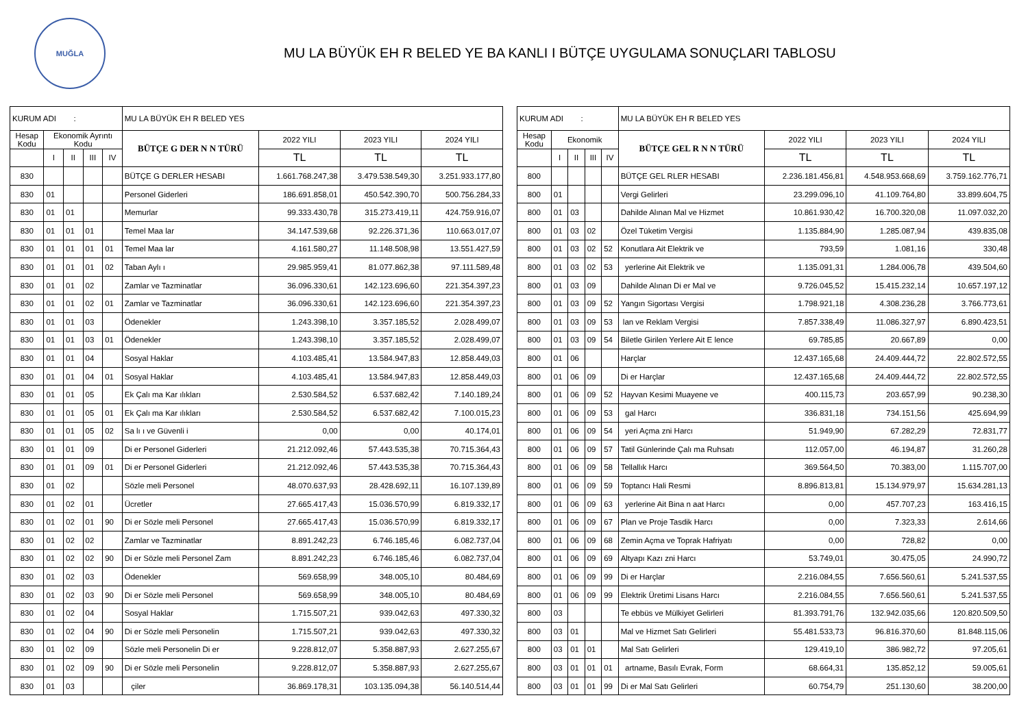MUĞLA
MU LA BÜYÜK EH R BELED YE BA KANLI I BÜTÇE UYGULAMA SONUÇLARI TABLOSU
| KURUM ADI : | | | | | MU LA BÜYÜK EH R BELED YES | | | |
| Hesap Kodu | Ekonomik Ayrıntı Kodu | | | | BÜTÇE G DER N N TÜRÜ | 2022 YILI | 2023 YILI | 2024 YILI |
| | I | II | III | IV | | TL | TL | TL |
| 830 | | | | | BÜTÇE G DERLER HESABI | 1.661.768.247,38 | 3.479.538.549,30 | 3.251.933.177,80 |
| 830 | 01 | | | | Personel Giderleri | 186.691.858,01 | 450.542.390,70 | 500.756.284,33 |
| 830 | 01 | 01 | | | Memurlar | 99.333.430,78 | 315.273.419,11 | 424.759.916,07 |
| 830 | 01 | 01 | 01 | | Temel Maa lar | 34.147.539,68 | 92.226.371,36 | 110.663.017,07 |
| 830 | 01 | 01 | 01 | 01 | Temel Maa lar | 4.161.580,27 | 11.148.508,98 | 13.551.427,59 |
| 830 | 01 | 01 | 01 | 02 | Taban Aylı ı | 29.985.959,41 | 81.077.862,38 | 97.111.589,48 |
| 830 | 01 | 01 | 02 | | Zamlar ve Tazminatlar | 36.096.330,61 | 142.123.696,60 | 221.354.397,23 |
| 830 | 01 | 01 | 02 | 01 | Zamlar ve Tazminatlar | 36.096.330,61 | 142.123.696,60 | 221.354.397,23 |
| 830 | 01 | 01 | 03 | | Ödenekler | 1.243.398,10 | 3.357.185,52 | 2.028.499,07 |
| 830 | 01 | 01 | 03 | 01 | Ödenekler | 1.243.398,10 | 3.357.185,52 | 2.028.499,07 |
| 830 | 01 | 01 | 04 | | Sosyal Haklar | 4.103.485,41 | 13.584.947,83 | 12.858.449,03 |
| 830 | 01 | 01 | 04 | 01 | Sosyal Haklar | 4.103.485,41 | 13.584.947,83 | 12.858.449,03 |
| 830 | 01 | 01 | 05 | | Ek Çalı ma Kar ılıkları | 2.530.584,52 | 6.537.682,42 | 7.140.189,24 |
| 830 | 01 | 01 | 05 | 01 | Ek Çalı ma Kar ılıkları | 2.530.584,52 | 6.537.682,42 | 7.100.015,23 |
| 830 | 01 | 01 | 05 | 02 | Sa lı ı ve Güvenli i | 0,00 | 0,00 | 40.174,01 |
| 830 | 01 | 01 | 09 | | Di er Personel Giderleri | 21.212.092,46 | 57.443.535,38 | 70.715.364,43 |
| 830 | 01 | 01 | 09 | 01 | Di er Personel Giderleri | 21.212.092,46 | 57.443.535,38 | 70.715.364,43 |
| 830 | 01 | 02 | | | Sözle meli Personel | 48.070.637,93 | 28.428.692,11 | 16.107.139,89 |
| 830 | 01 | 02 | 01 | | Ücretler | 27.665.417,43 | 15.036.570,99 | 6.819.332,17 |
| 830 | 01 | 02 | 01 | 90 | Di er Sözle meli Personel | 27.665.417,43 | 15.036.570,99 | 6.819.332,17 |
| 830 | 01 | 02 | 02 | | Zamlar ve Tazminatlar | 8.891.242,23 | 6.746.185,46 | 6.082.737,04 |
| 830 | 01 | 02 | 02 | 90 | Di er Sözle meli Personel Zam | 8.891.242,23 | 6.746.185,46 | 6.082.737,04 |
| 830 | 01 | 02 | 03 | | Ödenekler | 569.658,99 | 348.005,10 | 80.484,69 |
| 830 | 01 | 02 | 03 | 90 | Di er Sözle meli Personel | 569.658,99 | 348.005,10 | 80.484,69 |
| 830 | 01 | 02 | 04 | | Sosyal Haklar | 1.715.507,21 | 939.042,63 | 497.330,32 |
| 830 | 01 | 02 | 04 | 90 | Di er Sözle meli Personelin | 1.715.507,21 | 939.042,63 | 497.330,32 |
| 830 | 01 | 02 | 09 | | Sözle meli Personelin Di er | 9.228.812,07 | 5.358.887,93 | 2.627.255,67 |
| 830 | 01 | 02 | 09 | 90 | Di er Sözle meli Personelin | 9.228.812,07 | 5.358.887,93 | 2.627.255,67 |
| 830 | 01 | 03 | | | çiler | 36.869.178,31 | 103.135.094,38 | 56.140.514,44 |
| KURUM ADI : | | | | | MU LA BÜYÜK EH R BELED YES | | | |
| Hesap Kodu | Ekonomik | | | | BÜTÇE GEL R N N TÜRÜ | 2022 YILI | 2023 YILI | 2024 YILI |
| | I | II | III | IV | | TL | TL | TL |
| 800 | | | | | BÜTÇE GEL RLER HESABI | 2.236.181.456,81 | 4.548.953.668,69 | 3.759.162.776,71 |
| 800 | 01 | | | | Vergi Gelirleri | 23.299.096,10 | 41.109.764,80 | 33.899.604,75 |
| 800 | 01 | 03 | | | Dahilde Alınan Mal ve Hizmet | 10.861.930,42 | 16.700.320,08 | 11.097.032,20 |
| 800 | 01 | 03 | 02 | | Özel Tüketim Vergisi | 1.135.884,90 | 1.285.087,94 | 439.835,08 |
| 800 | 01 | 03 | 02 | 52 | Konutlara Ait Elektrik ve | 793,59 | 1.081,16 | 330,48 |
| 800 | 01 | 03 | 02 | 53 | yerlerine Ait Elektrik ve | 1.135.091,31 | 1.284.006,78 | 439.504,60 |
| 800 | 01 | 03 | 09 | | Dahilde Alınan Di er Mal ve | 9.726.045,52 | 15.415.232,14 | 10.657.197,12 |
| 800 | 01 | 03 | 09 | 52 | Yangın Sigortası Vergisi | 1.798.921,18 | 4.308.236,28 | 3.766.773,61 |
| 800 | 01 | 03 | 09 | 53 | lan ve Reklam Vergisi | 7.857.338,49 | 11.086.327,97 | 6.890.423,51 |
| 800 | 01 | 03 | 09 | 54 | Biletle Girilen Yerlere Ait E lence | 69.785,85 | 20.667,89 | 0,00 |
| 800 | 01 | 06 | | | Harçlar | 12.437.165,68 | 24.409.444,72 | 22.802.572,55 |
| 800 | 01 | 06 | 09 | | Di er Harçlar | 12.437.165,68 | 24.409.444,72 | 22.802.572,55 |
| 800 | 01 | 06 | 09 | 52 | Hayvan Kesimi Muayene ve | 400.115,73 | 203.657,99 | 90.238,30 |
| 800 | 01 | 06 | 09 | 53 | gal Harcı | 336.831,18 | 734.151,56 | 425.694,99 |
| 800 | 01 | 06 | 09 | 54 | yeri Açma zni Harcı | 51.949,90 | 67.282,29 | 72.831,77 |
| 800 | 01 | 06 | 09 | 57 | Tatil Günlerinde Çalı ma Ruhsatı | 112.057,00 | 46.194,87 | 31.260,28 |
| 800 | 01 | 06 | 09 | 58 | Tellallık Harcı | 369.564,50 | 70.383,00 | 1.115.707,00 |
| 800 | 01 | 06 | 09 | 59 | Toptancı Hali Resmi | 8.896.813,81 | 15.134.979,97 | 15.634.281,13 |
| 800 | 01 | 06 | 09 | 63 | yerlerine Ait Bina n aat Harcı | 0,00 | 457.707,23 | 163.416,15 |
| 800 | 01 | 06 | 09 | 67 | Plan ve Proje Tasdik Harcı | 0,00 | 7.323,33 | 2.614,66 |
| 800 | 01 | 06 | 09 | 68 | Zemin Açma ve Toprak Hafriyatı | 0,00 | 728,82 | 0,00 |
| 800 | 01 | 06 | 09 | 69 | Altyapı Kazı zni Harcı | 53.749,01 | 30.475,05 | 24.990,72 |
| 800 | 01 | 06 | 09 | 99 | Di er Harçlar | 2.216.084,55 | 7.656.560,61 | 5.241.537,55 |
| 800 | 01 | 06 | 09 | 99 | Elektrik Üretimi Lisans Harcı | 2.216.084,55 | 7.656.560,61 | 5.241.537,55 |
| 800 | 03 | | | | Te ebbüs ve Mülkiyet Gelirleri | 81.393.791,76 | 132.942.035,66 | 120.820.509,50 |
| 800 | 03 | 01 | | | Mal ve Hizmet Satı Gelirleri | 55.481.533,73 | 96.816.370,60 | 81.848.115,06 |
| 800 | 03 | 01 | 01 | | Mal Satı Gelirleri | 129.419,10 | 386.982,72 | 97.205,61 |
| 800 | 03 | 01 | 01 | 01 | artname, Basılı Evrak, Form | 68.664,31 | 135.852,12 | 59.005,61 |
| 800 | 03 | 01 | 01 | 99 | Di er Mal Satı Gelirleri | 60.754,79 | 251.130,60 | 38.200,00 |